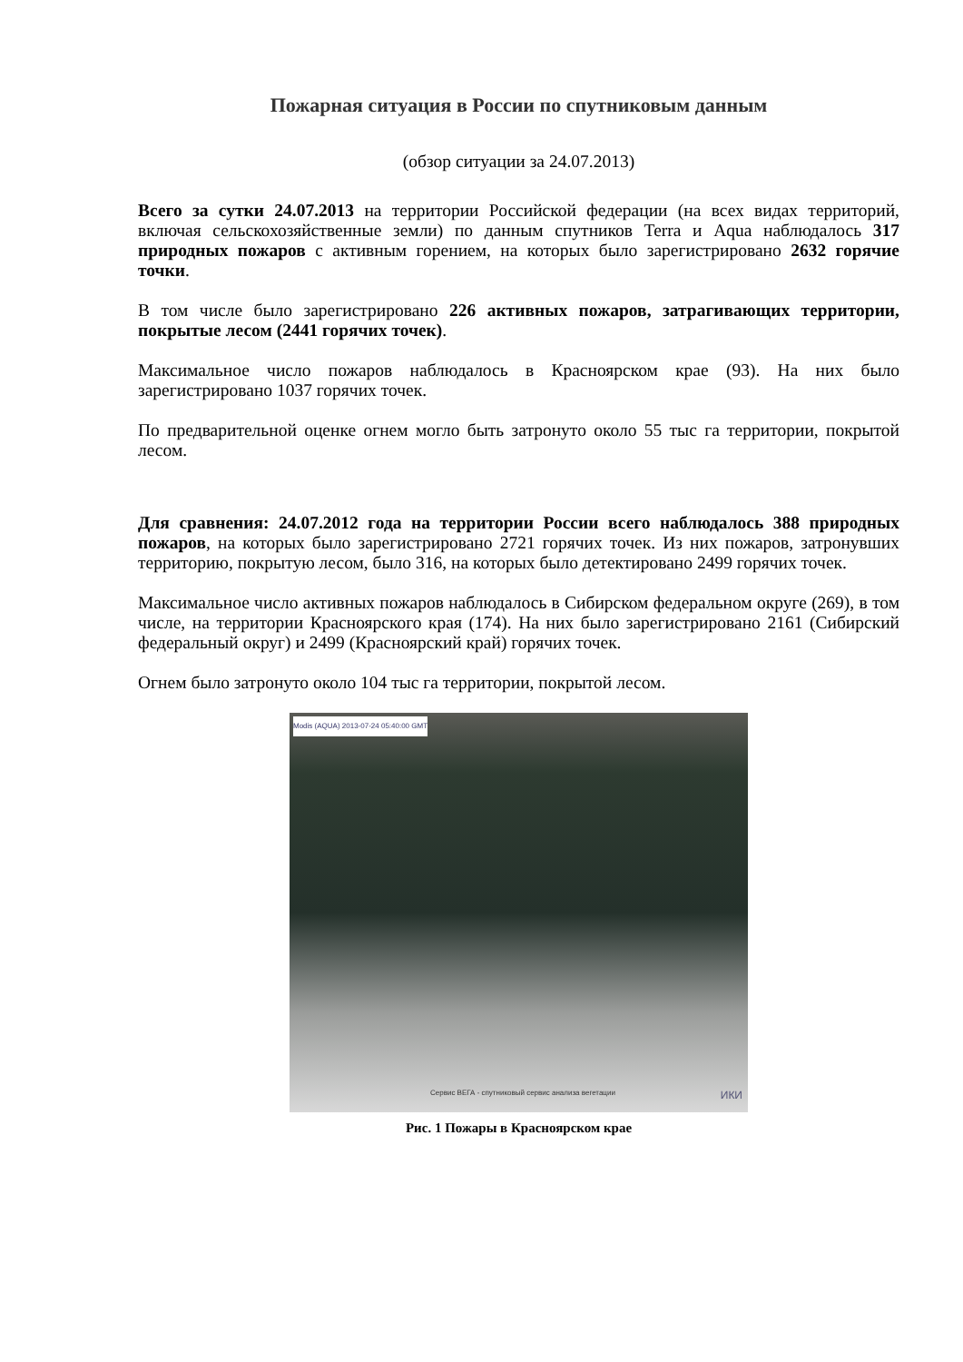Пожарная ситуация в России по спутниковым данным
(обзор ситуации за 24.07.2013)
Всего за сутки 24.07.2013 на территории Российской федерации (на всех видах территорий, включая сельскохозяйственные земли) по данным спутников Terra и Aqua наблюдалось 317 природных пожаров с активным горением, на которых было зарегистрировано 2632 горячие точки.
В том числе было зарегистрировано 226 активных пожаров, затрагивающих территории, покрытые лесом (2441 горячих точек).
Максимальное число пожаров наблюдалось в Красноярском крае (93). На них было зарегистрировано 1037 горячих точек.
По предварительной оценке огнем могло быть затронуто около 55 тыс га территории, покрытой лесом.
Для сравнения: 24.07.2012 года на территории России всего наблюдалось 388 природных пожаров, на которых было зарегистрировано 2721 горячих точек. Из них пожаров, затронувших территорию, покрытую лесом, было 316, на которых было детектировано 2499 горячих точек.
Максимальное число активных пожаров наблюдалось в Сибирском федеральном округе (269), в том числе, на территории Красноярского края (174). На них было зарегистрировано 2161 (Сибирский федеральный округ) и 2499 (Красноярский край) горячих точек.
Огнем было затронуто около 104 тыс га территории, покрытой лесом.
Modis (AQUA) 2013-07-24 05:40:00 GMT
Сервис ВЕГА - спутниковый сервис анализа вегетации ИКИ
Рис. 1 Пожары в Красноярском крае